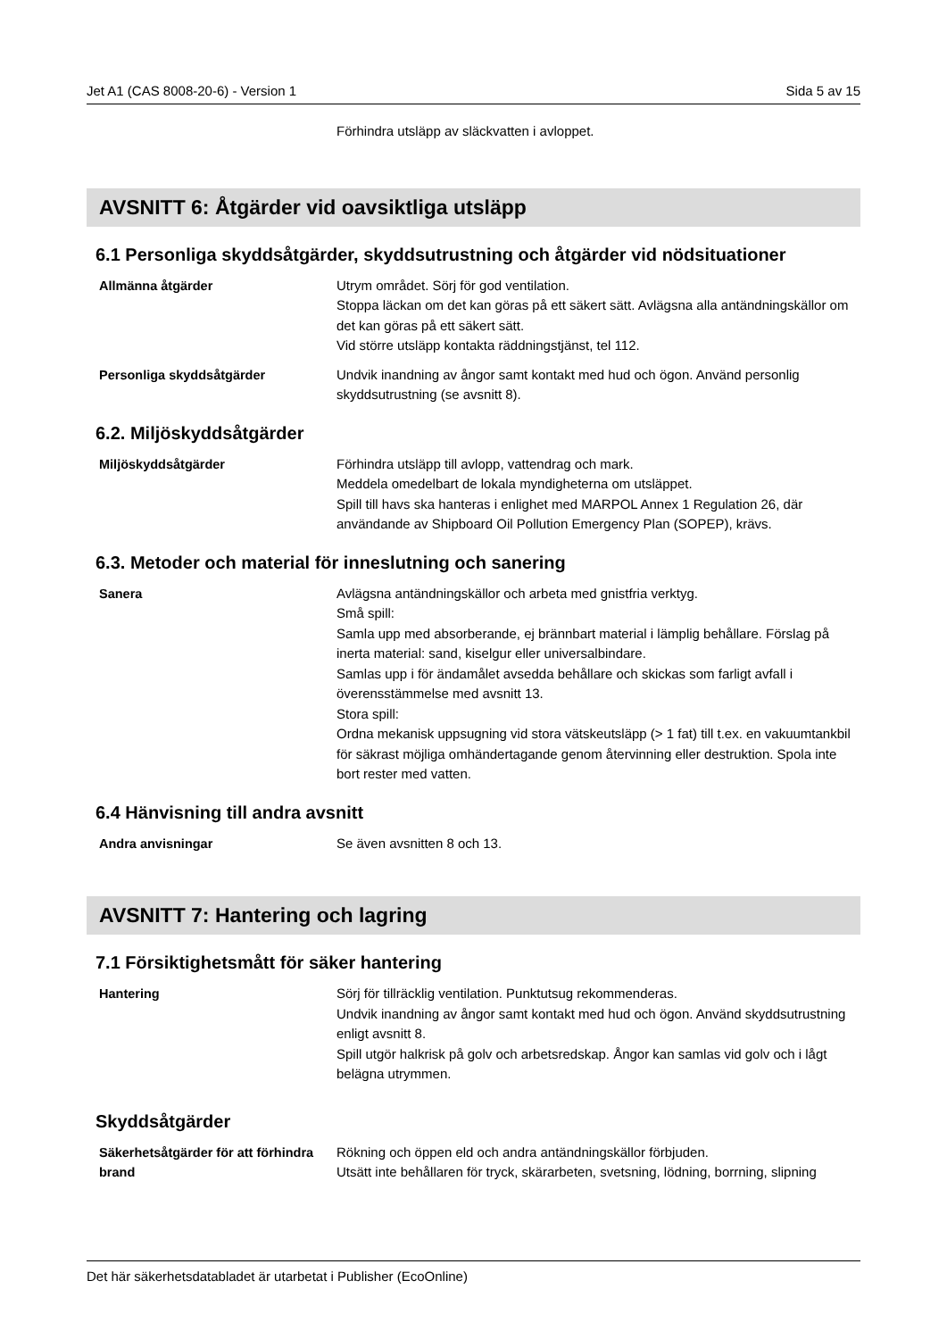Jet A1 (CAS 8008-20-6) - Version 1 Sida 5 av 15
Förhindra utsläpp av släckvatten i avloppet.
AVSNITT 6: Åtgärder vid oavsiktliga utsläpp
6.1 Personliga skyddsåtgärder, skyddsutrustning och åtgärder vid nödsituationer
Allmänna åtgärder Utrym området. Sörj för god ventilation.
Stoppa läckan om det kan göras på ett säkert sätt. Avlägsna alla antändningskällor om det kan göras på ett säkert sätt.
Vid större utsläpp kontakta räddningstjänst, tel 112.
Personliga skyddsåtgärder Undvik inandning av ångor samt kontakt med hud och ögon. Använd personlig skyddsutrustning (se avsnitt 8).
6.2. Miljöskyddsåtgärder
Miljöskyddsåtgärder Förhindra utsläpp till avlopp, vattendrag och mark.
Meddela omedelbart de lokala myndigheterna om utsläppet.
Spill till havs ska hanteras i enlighet med MARPOL Annex 1 Regulation 26, där användande av Shipboard Oil Pollution Emergency Plan (SOPEP), krävs.
6.3. Metoder och material för inneslutning och sanering
Sanera Avlägsna antändningskällor och arbeta med gnistfria verktyg.
Små spill:
Samla upp med absorberande, ej brännbart material i lämplig behållare. Förslag på inerta material: sand, kiselgur eller universalbindare.
Samlas upp i för ändamålet avsedda behållare och skickas som farligt avfall i överensstämmelse med avsnitt 13.
Stora spill:
Ordna mekanisk uppsugning vid stora vätskeutsläpp (> 1 fat) till t.ex. en vakuumtankbil för säkrast möjliga omhändertagande genom återvinning eller destruktion. Spola inte bort rester med vatten.
6.4 Hänvisning till andra avsnitt
Andra anvisningar Se även avsnitten 8 och 13.
AVSNITT 7: Hantering och lagring
7.1 Försiktighetsmått för säker hantering
Hantering Sörj för tillräcklig ventilation. Punktutsug rekommenderas.
Undvik inandning av ångor samt kontakt med hud och ögon. Använd skyddsutrustning enligt avsnitt 8.
Spill utgör halkrisk på golv och arbetsredskap. Ångor kan samlas vid golv och i lågt belägna utrymmen.
Skyddsåtgärder
Säkerhetsåtgärder för att förhindra brand
Rökning och öppen eld och andra antändningskällor förbjuden.
Utsätt inte behållaren för tryck, skärarbeten, svetsning, lödning, borrning, slipning
Det här säkerhetsdatabladet är utarbetat i Publisher (EcoOnline)